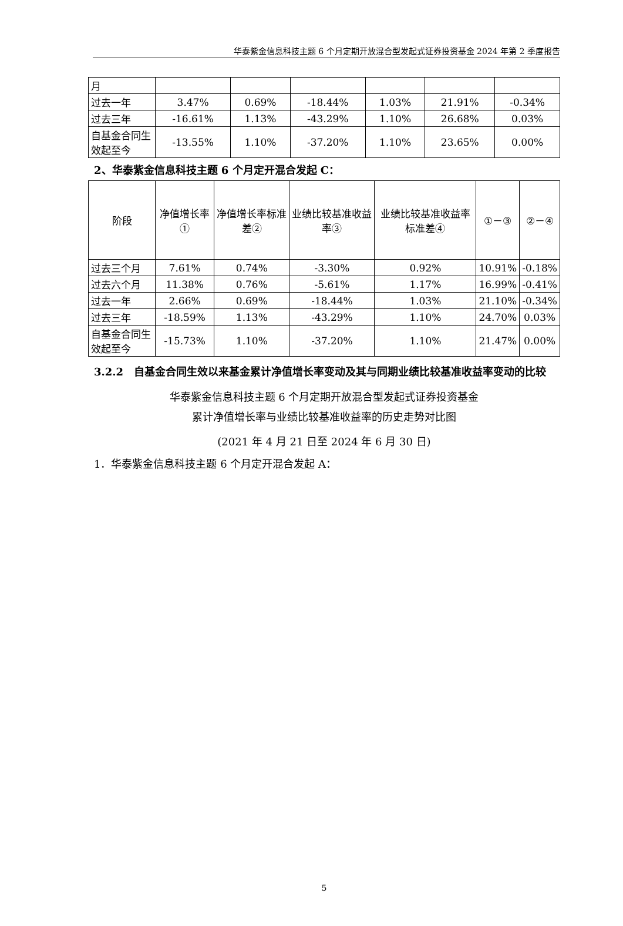华泰紫金信息科技主题 6 个月定期开放混合型发起式证券投资基金 2024 年第 2 季度报告
| 月 | | | | | | |
| 过去一年 | 3.47% | 0.69% | -18.44% | 1.03% | 21.91% | -0.34% |
| 过去三年 | -16.61% | 1.13% | -43.29% | 1.10% | 26.68% | 0.03% |
| 自基金合同生效起至今 | -13.55% | 1.10% | -37.20% | 1.10% | 23.65% | 0.00% |
2、华泰紫金信息科技主题 6 个月定开混合发起 C：
| 阶段 | 净值增长率① | 净值增长率标准差② | 业绩比较基准收益率③ | 业绩比较基准收益率标准差④ | ①－③ | ②－④ |
| --- | --- | --- | --- | --- | --- | --- |
| 过去三个月 | 7.61% | 0.74% | -3.30% | 0.92% | 10.91% | -0.18% |
| 过去六个月 | 11.38% | 0.76% | -5.61% | 1.17% | 16.99% | -0.41% |
| 过去一年 | 2.66% | 0.69% | -18.44% | 1.03% | 21.10% | -0.34% |
| 过去三年 | -18.59% | 1.13% | -43.29% | 1.10% | 24.70% | 0.03% |
| 自基金合同生效起至今 | -15.73% | 1.10% | -37.20% | 1.10% | 21.47% | 0.00% |
3.2.2　自基金合同生效以来基金累计净值增长率变动及其与同期业绩比较基准收益率变动的比较
华泰紫金信息科技主题 6 个月定期开放混合型发起式证券投资基金
累计净值增长率与业绩比较基准收益率的历史走势对比图
(2021 年 4 月 21 日至 2024 年 6 月 30 日)
1．华泰紫金信息科技主题 6 个月定开混合发起 A：
5